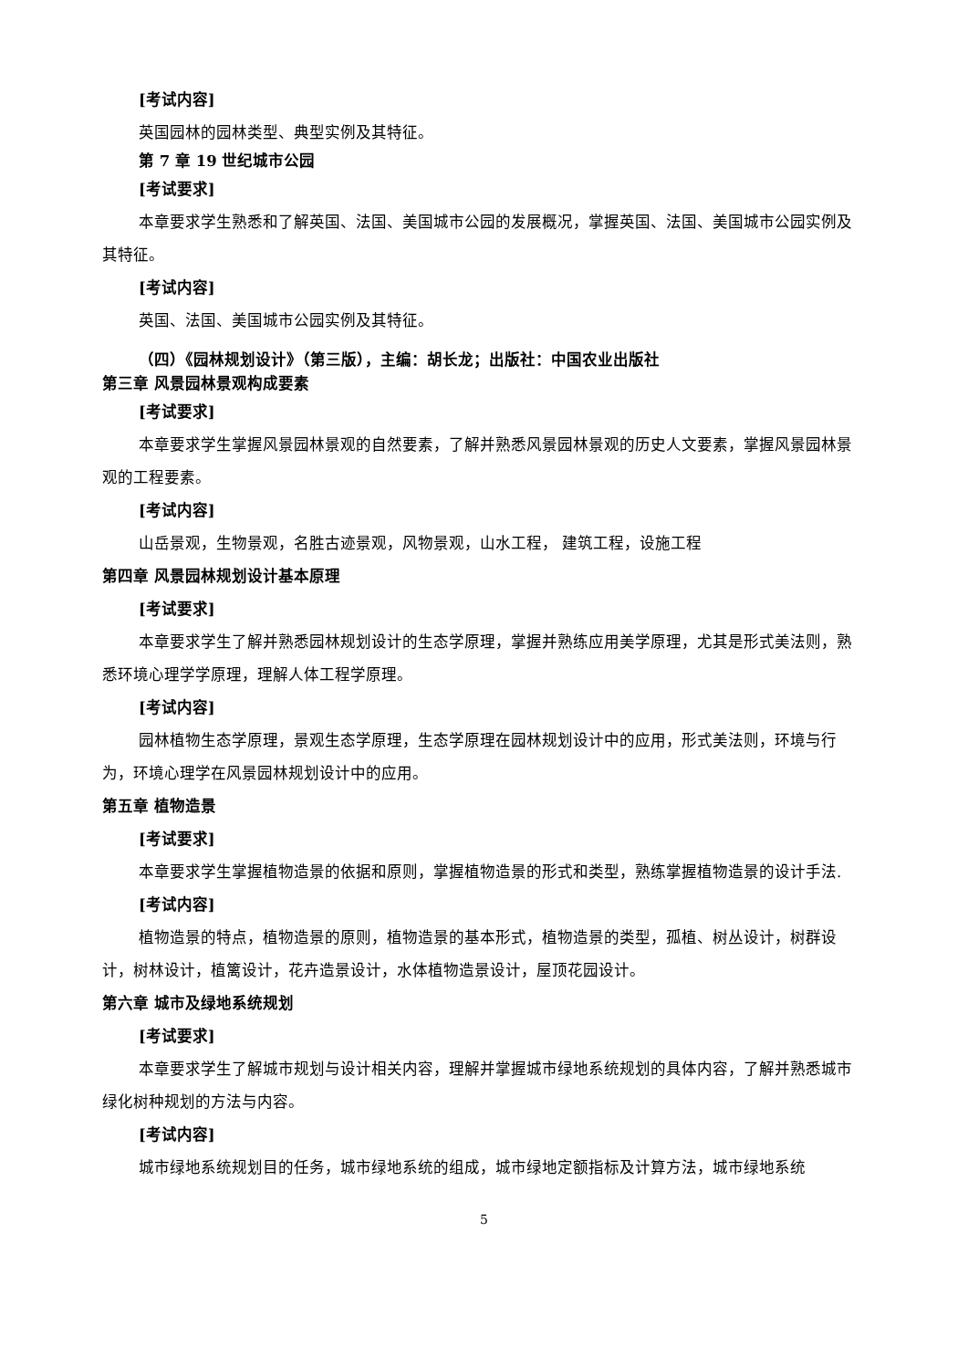[考试内容]
英国园林的园林类型、典型实例及其特征。
第 7 章 19 世纪城市公园
[考试要求]
本章要求学生熟悉和了解英国、法国、美国城市公园的发展概况，掌握英国、法国、美国城市公园实例及其特征。
[考试内容]
英国、法国、美国城市公园实例及其特征。
（四）《园林规划设计》（第三版），主编：胡长龙；出版社：中国农业出版社
第三章 风景园林景观构成要素
[考试要求]
本章要求学生掌握风景园林景观的自然要素，了解并熟悉风景园林景观的历史人文要素，掌握风景园林景观的工程要素。
[考试内容]
山岳景观，生物景观，名胜古迹景观，风物景观，山水工程， 建筑工程，设施工程
第四章 风景园林规划设计基本原理
[考试要求]
本章要求学生了解并熟悉园林规划设计的生态学原理，掌握并熟练应用美学原理，尤其是形式美法则，熟悉环境心理学学原理，理解人体工程学原理。
[考试内容]
园林植物生态学原理，景观生态学原理，生态学原理在园林规划设计中的应用，形式美法则，环境与行为，环境心理学在风景园林规划设计中的应用。
第五章 植物造景
[考试要求]
本章要求学生掌握植物造景的依据和原则，掌握植物造景的形式和类型，熟练掌握植物造景的设计手法.
[考试内容]
植物造景的特点，植物造景的原则，植物造景的基本形式，植物造景的类型，孤植、树丛设计，树群设计，树林设计，植篱设计，花卉造景设计，水体植物造景设计，屋顶花园设计。
第六章 城市及绿地系统规划
[考试要求]
本章要求学生了解城市规划与设计相关内容，理解并掌握城市绿地系统规划的具体内容，了解并熟悉城市绿化树种规划的方法与内容。
[考试内容]
城市绿地系统规划目的任务，城市绿地系统的组成，城市绿地定额指标及计算方法，城市绿地系统
5